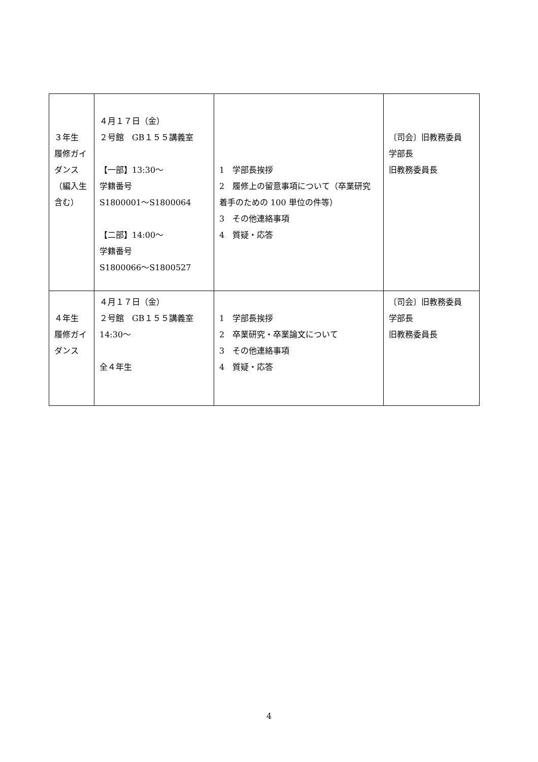| ３年生 履修ガイダンス（編入生含む） | ４月１７日（金） ２号館 GB１５５講義室 【一部】13:30～ 学籍番号 S1800001～S1800064 【二部】14:00～ 学籍番号 S1800066～S1800527 | 1 学部長挨拶 2 履修上の留意事項について（卒業研究着手のための 100 単位の件等） 3 その他連絡事項 4 質疑・応答 | 〔司会〕旧教務委員 学部長 旧教務委員長 |
| ４年生 履修ガイダンス | ４月１７日（金） ２号館 GB１５５講義室 14:30～ 全４年生 | 1 学部長挨拶 2 卒業研究・卒業論文について 3 その他連絡事項 4 質疑・応答 | 〔司会〕旧教務委員 学部長 旧教務委員長 |
4